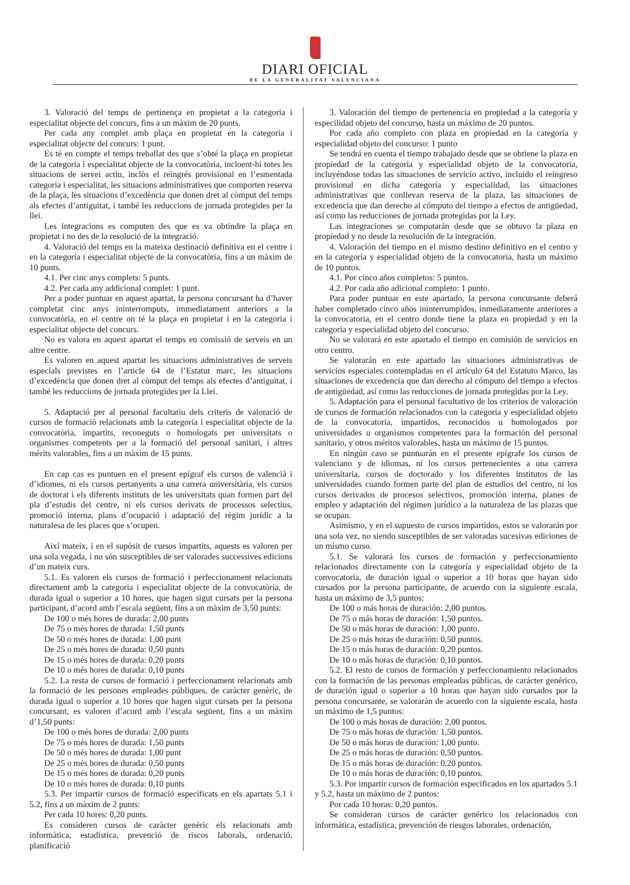DIARI OFICIAL
DE LA GENERALITAT VALENCIANA
3. Valoració del temps de pertinença en propietat a la categoria i especialitat objecte del concurs, fins a un màxim de 20 punts.
Per cada any complet amb plaça en propietat en la categoria i especialitat objecte del concurs: 1 punt.
Es té en compte el temps treballat des que s’obté la plaça en propietat de la categoria i especialitat objecte de la convocatòria, incloent-hi totes les situacions de servei actiu, inclòs el reingrés provisional en l’esmentada categoria i especialitat, les situacions administratives que comporten reserva de la plaça, les situacions d’excedència que donen dret al còmput del temps als efectes d’antiguitat, i també les reduccions de jornada protegides per la llei.
Les integracions es computen des que es va obtindre la plaça en propietat i no des de la resolució de la integració.
4. Valoració del temps en la mateixa destinació definitiva en el centre i en la categoria i especialitat objecte de la convocatòria, fins a un màxim de 10 punts.
4.1. Per cinc anys complets: 5 punts.
4.2. Per cada any addicional complet: 1 punt.
Per a poder puntuar en aquest apartat, la persona concursant ha d’haver completat cinc anys ininterromputs, immediatament anteriors a la convocatòria, en el centre on té la plaça en propietat i en la categoria i especialitat objecte del concurs.
No es valora en aquest apartat el temps en comissió de serveis en un altre centre.
Es valoren en aquest apartat les situacions administratives de serveis especials previstes en l’article 64 de l’Estatut marc, les situacions d’excedència que donen dret al còmput del temps als efectes d’antiguitat, i també les reduccions de jornada protegides per la Llei.
5. Adaptació per al personal facultatiu dels criteris de valoració de cursos de formació relacionats amb la categoria i especialitat objecte de la convocatòria, impartits, reconeguts o homologats per universitats o organismes competents per a la formació del personal sanitari, i altres mèrits valorables, fins a un màxim de 15 punts.
En cap cas es puntuen en el present epígraf els cursos de valencià i d’idiomes, ni els cursos pertanyents a una carrera universitària, els cursos de doctorat i els diferents instituts de les universitats quan formen part del pla d’estudis del centre, ni els cursos derivats de processos selectius, promoció interna, plans d’ocupació i adaptació del règim jurídic a la naturalesa de les places que s’ocupen.
Així mateix, i en el supòsit de cursos impartits, aquests es valoren per una sola vegada, i no són susceptibles de ser valorades successives edicions d’un mateix curs.
5.1. Es valoren els cursos de formació i perfeccionament relacionats directament amb la categoria i especialitat objecte de la convocatòria, de durada igual o superior a 10 hores, que hagen sigut cursats per la persona participant, d’acord amb l’escala següent, fins a un màxim de 3,50 punts:
De 100 o més hores de durada: 2,00 punts
De 75 o més hores de durada: 1,50 punts
De 50 o més hores de durada: 1,00 punt
De 25 o més hores de durada: 0,50 punts
De 15 o més hores de durada: 0,20 punts
De 10 o més hores de durada: 0,10 punts
5.2. La resta de cursos de formació i perfeccionament relacionats amb la formació de les persones empleades públiques, de caràcter genèric, de durada igual o superior a 10 hores que hagen sigut cursats per la persona concursant, es valoren d’acord amb l’escala següent, fins a un màxim d’1,50 punts:
De 100 o més hores de durada: 2,00 punts
De 75 o més hores de durada: 1,50 punts
De 50 o més hores de durada: 1,00 punt
De 25 o més hores de durada: 0,50 punts
De 15 o més hores de durada: 0,20 punts
De 10 o més hores de durada: 0,10 punts
5.3. Per impartir cursos de formació especificats en els apartats 5.1 i 5.2, fins a un màxim de 2 punts:
Per cada 10 hores: 0,20 punts.
Es consideren cursos de caràcter genèric els relacionats amb informàtica, estadística, prevenció de riscos laborals, ordenació, planificació
3. Valoración del tiempo de pertenencia en propiedad a la categoría y especilidad objeto del concurso, hasta un máximo de 20 puntos.
Por cada año completo con plaza en propiedad en la categoría y especialidad objeto del concurso: 1 punto
Se tendrá en cuenta el tiempo trabajado desde que se obtiene la plaza en propiedad de la categoría y especialidad objeto de la convocatoria, incluyéndose todas las situaciones de servicio activo, incluido el reingreso provisional en dicha categoría y especialidad, las situaciones administrativas que conllevan reserva de la plaza, las situaciones de excedencia que dan derecho al cómputo del tiempo a efectos de antigüedad, así como las reducciones de jornada protegidas por la Ley.
Las integraciones se computarán desde que se obtuvo la plaza en propiedad y no desde la resolución de la integración.
4. Valoración del tiempo en el mismo destino definitivo en el centro y en la categoría y especialidad objeto de la convocatoria, hasta un máximo de 10 puntos.
4.1. Por cinco años completos: 5 puntos.
4.2. Por cada año adicional completo: 1 punto.
Para poder puntuar en este apartado, la persona concursante deberá haber completado cinco años ininterrumpidos, inmediatamente anteriores a la convocatoria, en el centro donde tiene la plaza en propiedad y en la categoría y especialidad objeto del concurso.
No se valorará en este apartado el tiempo en comisión de servicios en otro centro.
Se valorarán en este apartado las situaciones administrativas de servicios especiales contempladas en el artículo 64 del Estatuto Marco, las situaciones de excedencia que dan derecho al cómputo del tiempo a efectos de antigüedad, así como las reducciones de jornada protegidas por la Ley.
5. Adaptación para el personal facultativo de los criterios de valoración de cursos de formación relacionados con la categoría y especialidad objeto de la convocatoria, impartidos, reconocidos u homologados por universidades u organismos competentes para la formación del personal sanitario, y otros méritos valorables, hasta un máximo de 15 puntos.
En ningún caso se puntuarán en el presente epígrafe los cursos de valenciano y de idiomas, ni los cursos pertenecientes a una carrera universitaria, cursos de doctorado y los diferentes institutos de las universidades cuando formen parte del plan de estudios del centro, ni los cursos derivados de procesos selectivos, promoción interna, planes de empleo y adaptación del régimen jurídico a la naturaleza de las plazas que se ocupan.
Asimismo, y en el supuesto de cursos impartidos, estos se valorarán por una sola vez, no siendo susceptibles de ser valoradas sucesivas ediciones de un mismo curso.
5.1. Se valorará los cursos de formación y perfeccionamiento relacionados directamente con la categoría y especialidad objeto de la convocatoria, de duración igual o superior a 10 horas que hayan sido cursados por la persona participante, de acuerdo con la siguiente escala, hasta un máximo de 3,5 puntos:
De 100 o más horas de duración: 2,00 puntos.
De 75 o más horas de duración: 1,50 puntos.
De 50 o más horas de duración: 1,00 punto.
De 25 o más horas de duración: 0,50 puntos.
De 15 o más horas de duración: 0,20 puntos.
De 10 o más horas de duración: 0,10 puntos.
5.2. El resto de cursos de formación y perfeccionamiento relacionados con la formación de las personas empleadas públicas, de carácter genérico, de duración igual o superior a 10 horas que hayan sido cursados por la persona concursante, se valorarán de acuerdo con la siguiente escala, hasta un máximo de 1,5 puntos:
De 100 o más horas de duración: 2,00 puntos.
De 75 o más horas de duración: 1,50 puntos.
De 50 o más horas de duración: 1,00 punto.
De 25 o más horas de duración: 0,50 puntos.
De 15 o más horas de duración: 0,20 puntos.
De 10 o más horas de duración: 0,10 puntos.
5.3. Por impartir cursos de formación especificados en los apartados 5.1 y 5.2, hasta un máximo de 2 puntos:
Por cada 10 horas: 0,20 puntos.
Se consideran cursos de carácter genérico los relacionados con informática, estadística, prevención de riesgos laborales, ordenación,